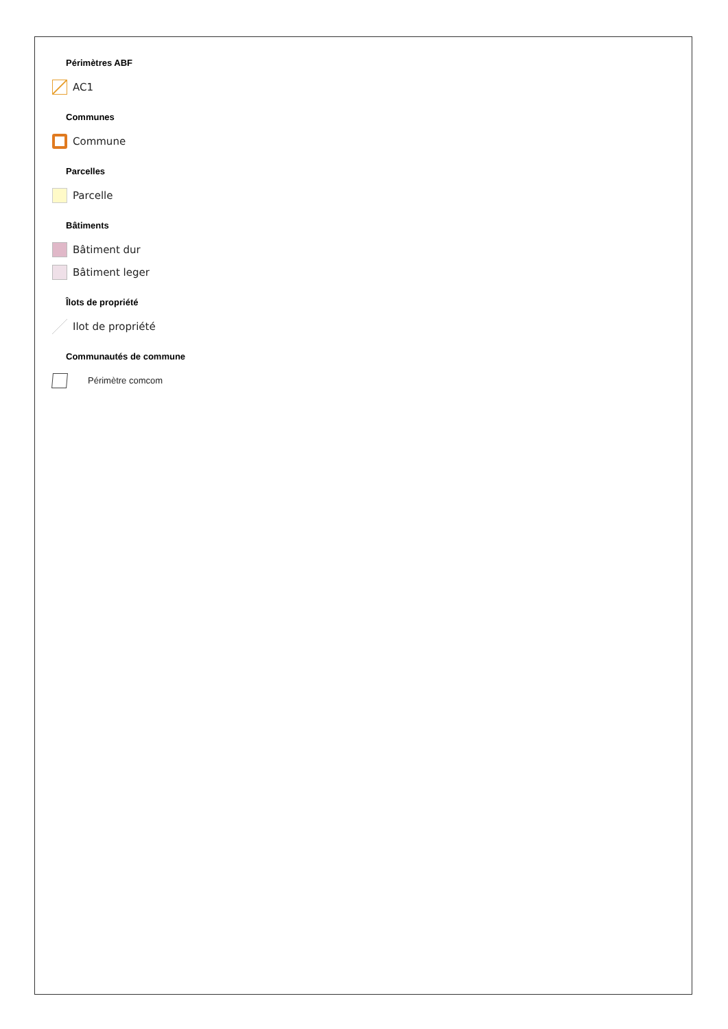Périmètres ABF
AC1
Communes
Commune
Parcelles
Parcelle
Bâtiments
Bâtiment dur
Bâtiment leger
Îlots de propriété
Ilot de propriété
Communautés de commune
Périmètre comcom